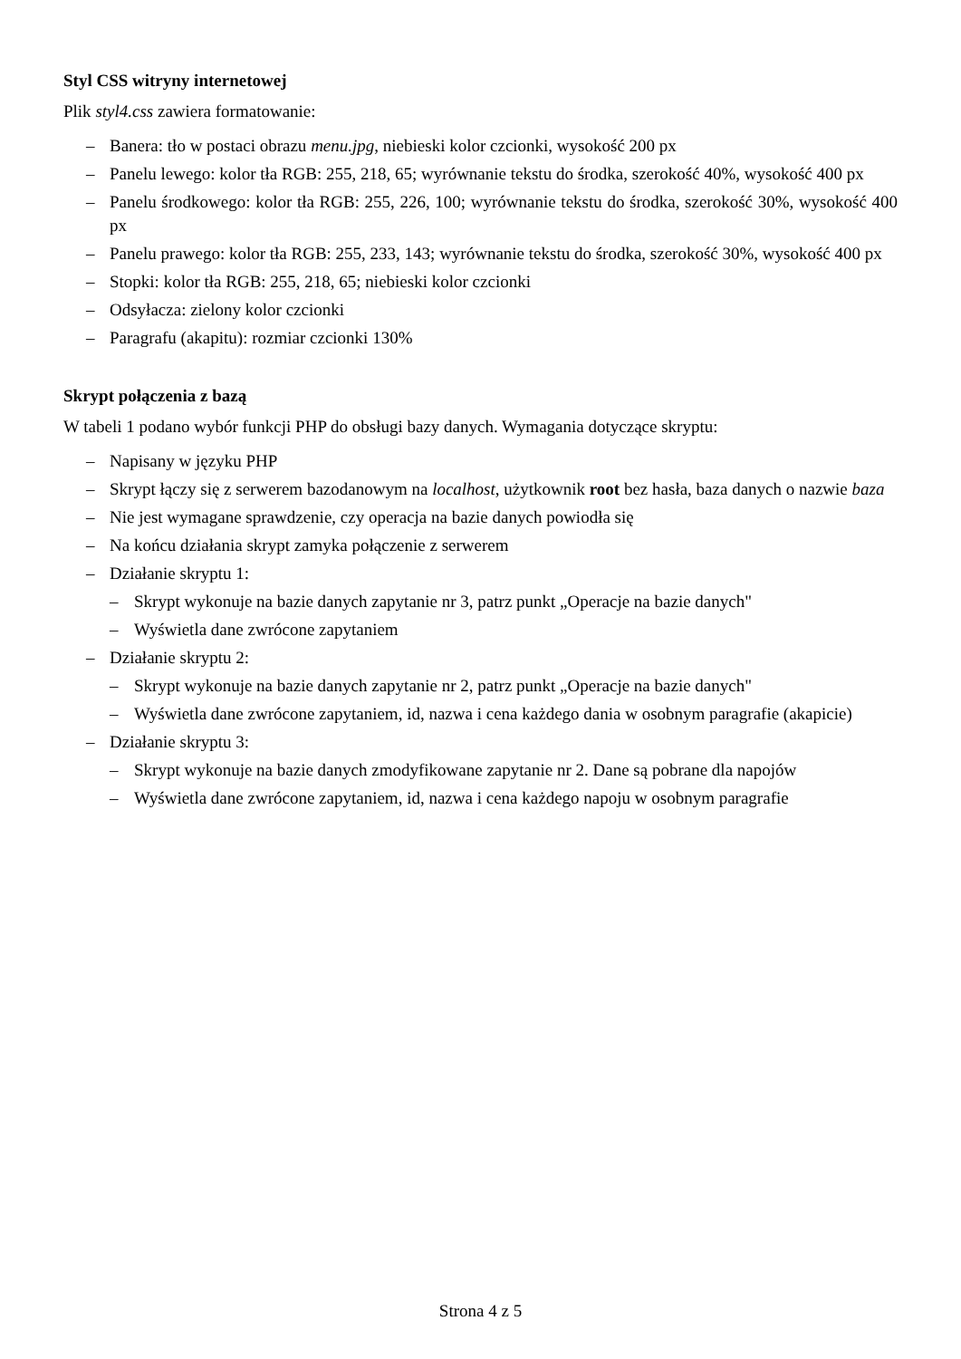Styl CSS witryny internetowej
Plik styl4.css zawiera formatowanie:
– Banera: tło w postaci obrazu menu.jpg, niebieski kolor czcionki, wysokość 200 px
– Panelu lewego: kolor tła RGB: 255, 218, 65; wyrównanie tekstu do środka, szerokość 40%, wysokość 400 px
– Panelu środkowego: kolor tła RGB: 255, 226, 100; wyrównanie tekstu do środka, szerokość 30%, wysokość 400 px
– Panelu prawego: kolor tła RGB: 255, 233, 143; wyrównanie tekstu do środka, szerokość 30%, wysokość 400 px
– Stopki: kolor tła RGB: 255, 218, 65; niebieski kolor czcionki
– Odsyłacza: zielony kolor czcionki
– Paragrafu (akapitu): rozmiar czcionki 130%
Skrypt połączenia z bazą
W tabeli 1 podano wybór funkcji PHP do obsługi bazy danych. Wymagania dotyczące skryptu:
– Napisany w języku PHP
– Skrypt łączy się z serwerem bazodanowym na localhost, użytkownik root bez hasła, baza danych o nazwie baza
– Nie jest wymagane sprawdzenie, czy operacja na bazie danych powiodła się
– Na końcu działania skrypt zamyka połączenie z serwerem
– Działanie skryptu 1:
– Skrypt wykonuje na bazie danych zapytanie nr 3, patrz punkt „Operacje na bazie danych"
– Wyświetla dane zwrócone zapytaniem
– Działanie skryptu 2:
– Skrypt wykonuje na bazie danych zapytanie nr 2, patrz punkt „Operacje na bazie danych"
– Wyświetla dane zwrócone zapytaniem, id, nazwa i cena każdego dania w osobnym paragrafie (akapicie)
– Działanie skryptu 3:
– Skrypt wykonuje na bazie danych zmodyfikowane zapytanie nr 2. Dane są pobrane dla napojów
– Wyświetla dane zwrócone zapytaniem, id, nazwa i cena każdego napoju w osobnym paragrafie
Strona 4 z 5